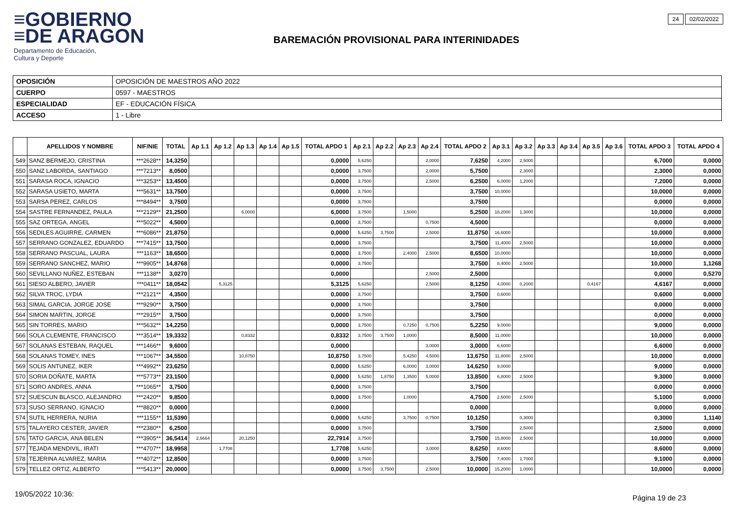≡GOBIERNO
≡DE ARAGON
Departamento de Educación,
Cultura y Deporte
BAREMACIÓN PROVISIONAL PARA INTERINIDADES
24 02/02/2022
| OPOSICIÓN | OPOSICIÓN DE MAESTROS AÑO 2022 |
| CUERPO | 0597 - MAESTROS |
| ESPECIALIDAD | EF - EDUCACIÓN FÍSICA |
| ACCESO | 1 - Libre |
| | APELLIDOS Y NOMBRE | NIF/NIE | TOTAL | Ap 1.1 | Ap 1.2 | Ap 1.3 | Ap 1.4 | Ap 1.5 | TOTAL APDO 1 | Ap 2.1 | Ap 2.2 | Ap 2.3 | Ap 2.4 | TOTAL APDO 2 | Ap 3.1 | Ap 3.2 | Ap 3.3 | Ap 3.4 | Ap 3.5 | Ap 3.6 | TOTAL APDO 3 | TOTAL APDO 4 |
| --- | --- | --- | --- | --- | --- | --- | --- | --- | --- | --- | --- | --- | --- | --- | --- | --- | --- | --- | --- | --- | --- | --- |
| 549 | SANZ BERMEJO, CRISTINA | ***2628** | 14,3250 | | | | | | 0,0000 | 5,6250 | | | 2,0000 | 7,6250 | 4,2000 | 2,5000 | | | | | 6,7000 | 0,0000 |
| 550 | SANZ LABORDA, SANTIAGO | ***7213** | 8,0500 | | | | | | 0,0000 | 3,7500 | | | 2,0000 | 5,7500 | | 2,3000 | | | | | 2,3000 | 0,0000 |
| 551 | SARASA ROCA, IGNACIO | ***3253** | 13,4500 | | | | | | 0,0000 | 3,7500 | | | 2,5000 | 6,2500 | 6,0000 | 1,2000 | | | | | 7,2000 | 0,0000 |
| 552 | SARASA USIETO, MARTA | ***5631** | 13,7500 | | | | | | 0,0000 | 3,7500 | | | | 3,7500 | 10,0000 | | | | | | 10,0000 | 0,0000 |
| 553 | SARSA PEREZ, CARLOS | ***8494** | 3,7500 | | | | | | 0,0000 | 3,7500 | | | | 3,7500 | | | | | | | 0,0000 | 0,0000 |
| 554 | SASTRE FERNANDEZ, PAULA | ***2129** | 21,2500 | | | 6,0000 | | | 6,0000 | 3,7500 | | 1,5000 | | 5,2500 | 18,2000 | 1,3000 | | | | | 10,0000 | 0,0000 |
| 555 | SAZ ORTEGA, ANGEL | ***5022** | 4,5000 | | | | | | 0,0000 | 3,7500 | | | 0,7500 | 4,5000 | | | | | | | 0,0000 | 0,0000 |
| 556 | SEDILES AGUIRRE, CARMEN | ***6086** | 21,8750 | | | | | | 0,0000 | 5,6250 | 3,7500 | | 2,5000 | 11,8750 | 16,6000 | | | | | | 10,0000 | 0,0000 |
| 557 | SERRANO GONZALEZ, EDUARDO | ***7415** | 13,7500 | | | | | | 0,0000 | 3,7500 | | | | 3,7500 | 11,4000 | 2,5000 | | | | | 10,0000 | 0,0000 |
| 558 | SERRANO PASCUAL, LAURA | ***1163** | 18,6500 | | | | | | 0,0000 | 3,7500 | | 2,4000 | 2,5000 | 8,6500 | 10,0000 | | | | | | 10,0000 | 0,0000 |
| 559 | SERRANO SANCHEZ, MARIO | ***9905** | 14,8768 | | | | | | 0,0000 | 3,7500 | | | | 3,7500 | 8,4000 | 2,5000 | | | | | 10,0000 | 1,1268 |
| 560 | SEVILLANO NUÑEZ, ESTEBAN | ***1138** | 3,0270 | | | | | | 0,0000 | | | | 2,5000 | 2,5000 | | | | | | | 0,0000 | 0,5270 |
| 561 | SIESO ALBERO, JAVIER | ***0411** | 18,0542 | | 5,3125 | | | | 5,3125 | 5,6250 | | | 2,5000 | 8,1250 | 4,0000 | 0,2000 | | | 0,4167 | | 4,6167 | 0,0000 |
| 562 | SILVA TROC, LYDIA | ***2121** | 4,3500 | | | | | | 0,0000 | 3,7500 | | | | 3,7500 | 0,6000 | | | | | | 0,6000 | 0,0000 |
| 563 | SIMAL GARCIA, JORGE JOSE | ***9290** | 3,7500 | | | | | | 0,0000 | 3,7500 | | | | 3,7500 | | | | | | | 0,0000 | 0,0000 |
| 564 | SIMON MARTIN, JORGE | ***2915** | 3,7500 | | | | | | 0,0000 | 3,7500 | | | | 3,7500 | | | | | | | 0,0000 | 0,0000 |
| 565 | SIN TORRES, MARIO | ***5632** | 14,2250 | | | | | | 0,0000 | 3,7500 | | 0,7250 | 0,7500 | 5,2250 | 9,0000 | | | | | | 9,0000 | 0,0000 |
| 566 | SOLA CLEMENTE, FRANCISCO | ***3514** | 19,3332 | | | 0,8332 | | | 0,8332 | 3,7500 | 3,7500 | 1,0000 | | 8,5000 | 11,0000 | | | | | | 10,0000 | 0,0000 |
| 567 | SOLANAS ESTEBAN, RAQUEL | ***1466** | 9,6000 | | | | | | 0,0000 | | | | 3,0000 | 3,0000 | 6,6000 | | | | | | 6,6000 | 0,0000 |
| 568 | SOLANAS TOMEY, INES | ***1067** | 34,5500 | | | 10,8750 | | | 10,8750 | 3,7500 | | 5,4250 | 4,5000 | 13,6750 | 11,8000 | 2,5000 | | | | | 10,0000 | 0,0000 |
| 569 | SOLIS ANTUNEZ, IKER | ***4992** | 23,6250 | | | | | | 0,0000 | 5,6250 | | 6,0000 | 3,0000 | 14,6250 | 9,0000 | | | | | | 9,0000 | 0,0000 |
| 570 | SORIA DOÑATE, MARTA | ***5773** | 23,1500 | | | | | | 0,0000 | 5,6250 | 1,8750 | 1,3500 | 5,0000 | 13,8500 | 6,8000 | 2,5000 | | | | | 9,3000 | 0,0000 |
| 571 | SORO ANDRES, ANNA | ***1065** | 3,7500 | | | | | | 0,0000 | 3,7500 | | | | 3,7500 | | | | | | | 0,0000 | 0,0000 |
| 572 | SUESCUN BLASCO, ALEJANDRO | ***2420** | 9,8500 | | | | | | 0,0000 | 3,7500 | | 1,0000 | | 4,7500 | 2,6000 | 2,5000 | | | | | 5,1000 | 0,0000 |
| 573 | SUSO SERRANO, IGNACIO | ***8820** | 0,0000 | | | | | | 0,0000 | | | | | 0,0000 | | | | | | | 0,0000 | 0,0000 |
| 574 | SUTIL HERRERA, NURIA | ***1155** | 11,5390 | | | | | | 0,0000 | 5,6250 | | 3,7500 | 0,7500 | 10,1250 | | 0,3000 | | | | | 0,3000 | 1,1140 |
| 575 | TALAYERO CESTER, JAVIER | ***2380** | 6,2500 | | | | | | 0,0000 | 3,7500 | | | | 3,7500 | | 2,5000 | | | | | 2,5000 | 0,0000 |
| 576 | TATO GARCIA, ANA BELEN | ***3905** | 36,5414 | 2,6664 | | 20,1250 | | | 22,7914 | 3,7500 | | | | 3,7500 | 15,8000 | 2,5000 | | | | | 10,0000 | 0,0000 |
| 577 | TEJADA MENDIVIL, IRATI | ***4707** | 18,9958 | | 1,7708 | | | | 1,7708 | 5,6250 | | | 3,0000 | 8,6250 | 8,6000 | | | | | | 8,6000 | 0,0000 |
| 578 | TEJERINA ALVAREZ, MARIA | ***4072** | 12,8500 | | | | | | 0,0000 | 3,7500 | | | | 3,7500 | 7,4000 | 1,7000 | | | | | 9,1000 | 0,0000 |
| 579 | TELLEZ ORTIZ, ALBERTO | ***5413** | 20,0000 | | | | | | 0,0000 | 3,7500 | 3,7500 | | 2,5000 | 10,0000 | 15,2000 | 1,0000 | | | | | 10,0000 | 0,0000 |
19/05/2022 10:36: Página 19 de 23